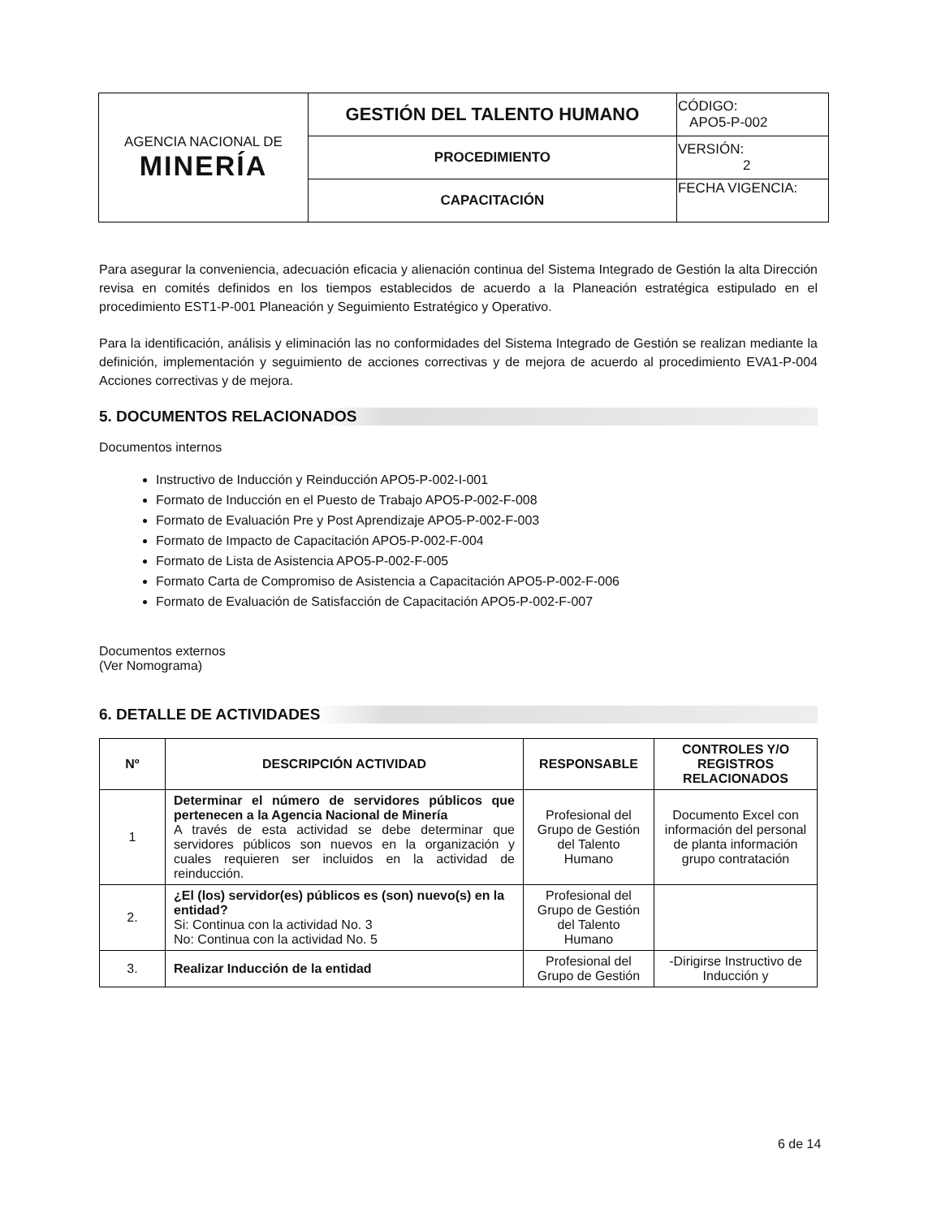| AGENCIA NACIONAL DE MINERÍA | GESTIÓN DEL TALENTO HUMANO | CÓDIGO: APO5-P-002 |
| | PROCEDIMIENTO | VERSIÓN: 2 |
| | CAPACITACIÓN | FECHA VIGENCIA: |
Para asegurar la conveniencia, adecuación eficacia y alienación continua del Sistema Integrado de Gestión la alta Dirección revisa en comités definidos en los tiempos establecidos de acuerdo a la Planeación estratégica estipulado en el procedimiento EST1-P-001 Planeación y Seguimiento Estratégico y Operativo.
Para la identificación, análisis y eliminación las no conformidades del Sistema Integrado de Gestión se realizan mediante la definición, implementación y seguimiento de acciones correctivas y de mejora de acuerdo al procedimiento EVA1-P-004 Acciones correctivas y de mejora.
5. DOCUMENTOS RELACIONADOS
Documentos internos
Instructivo de Inducción y Reinducción APO5-P-002-I-001
Formato de Inducción en el Puesto de Trabajo APO5-P-002-F-008
Formato de Evaluación Pre y Post Aprendizaje APO5-P-002-F-003
Formato de Impacto de Capacitación APO5-P-002-F-004
Formato de Lista de Asistencia APO5-P-002-F-005
Formato Carta de Compromiso de Asistencia a Capacitación APO5-P-002-F-006
Formato de Evaluación de Satisfacción de Capacitación APO5-P-002-F-007
Documentos externos
(Ver Nomograma)
6. DETALLE DE ACTIVIDADES
| Nº | DESCRIPCIÓN ACTIVIDAD | RESPONSABLE | CONTROLES Y/O REGISTROS RELACIONADOS |
| --- | --- | --- | --- |
| 1 | Determinar el número de servidores públicos que pertenecen a la Agencia Nacional de Minería A través de esta actividad se debe determinar que servidores públicos son nuevos en la organización y cuales requieren ser incluidos en la actividad de reinducción. | Profesional del Grupo de Gestión del Talento Humano | Documento Excel con información del personal de planta información grupo contratación |
| 2. | ¿El (los) servidor(es) públicos es (son) nuevo(s) en la entidad? Si: Continua con la actividad No. 3 No: Continua con la actividad No. 5 | Profesional del Grupo de Gestión del Talento Humano | |
| 3. | Realizar Inducción de la entidad | Profesional del Grupo de Gestión | -Dirigirse Instructivo de Inducción y |
6 de 14